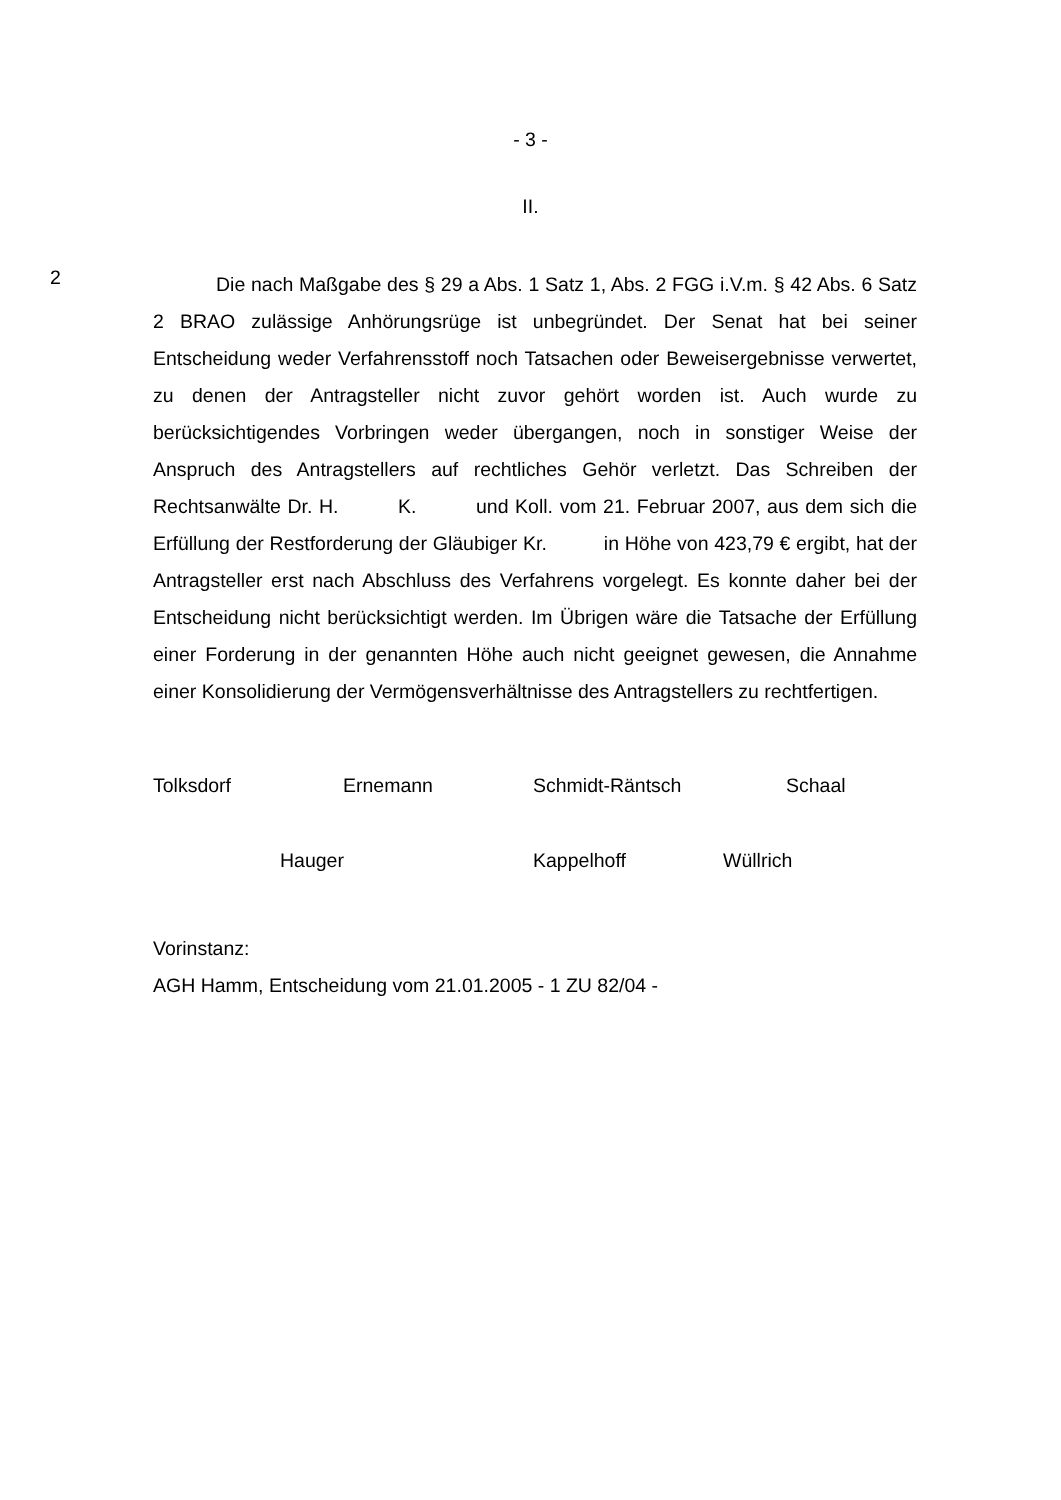- 3 -
II.
2
Die nach Maßgabe des § 29 a Abs. 1 Satz 1, Abs. 2 FGG i.V.m. § 42 Abs. 6 Satz 2 BRAO zulässige Anhörungsrüge ist unbegründet. Der Senat hat bei seiner Entscheidung weder Verfahrensstoff noch Tatsachen oder Beweiser­gebnisse verwertet, zu denen der Antragsteller nicht zuvor gehört worden ist. Auch wurde zu berücksichtigendes Vorbringen weder übergangen, noch in sonstiger Weise der Anspruch des Antragstellers auf rechtliches Gehör verletzt. Das Schreiben der Rechtsanwälte Dr. H. K. und Koll. vom 21. Februar 2007, aus dem sich die Erfüllung der Restforderung der Gläubiger Kr. in Höhe von 423,79 € ergibt, hat der Antragsteller erst nach Abschluss des Verfahrens vorgelegt. Es konnte daher bei der Entscheidung nicht berück­sichtigt werden. Im Übrigen wäre die Tatsache der Erfüllung einer Forderung in der genannten Höhe auch nicht geeignet gewesen, die Annahme einer Konsoli­dierung der Vermögensverhältnisse des Antragstellers zu rechtfertigen.
Tolksdorf Ernemann Schmidt-Räntsch Schaal
Hauger Kappelhoff Wüllrich
Vorinstanz:
AGH Hamm, Entscheidung vom 21.01.2005 - 1 ZU 82/04 -